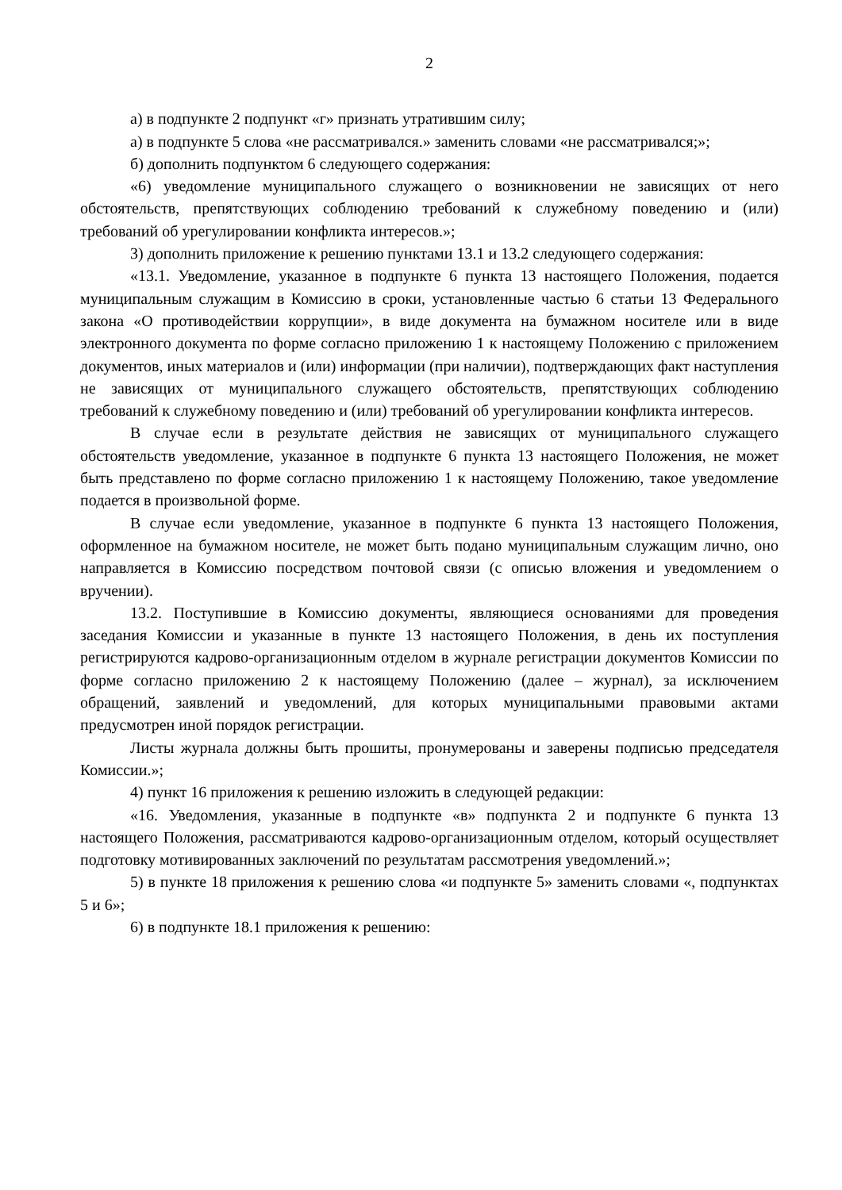2
а) в подпункте 2 подпункт «г» признать утратившим силу;
а) в подпункте 5 слова «не рассматривался.» заменить словами «не рассматривался;»;
б) дополнить подпунктом 6 следующего содержания:
«6) уведомление муниципального служащего о возникновении не зависящих от него обстоятельств, препятствующих соблюдению требований к служебному поведению и (или) требований об урегулировании конфликта интересов.»;
3) дополнить приложение к решению пунктами 13.1 и 13.2 следующего содержания:
«13.1. Уведомление, указанное в подпункте 6 пункта 13 настоящего Положения, подается муниципальным служащим в Комиссию в сроки, установленные частью 6 статьи 13 Федерального закона «О противодействии коррупции», в виде документа на бумажном носителе или в виде электронного документа по форме согласно приложению 1 к настоящему Положению с приложением документов, иных материалов и (или) информации (при наличии), подтверждающих факт наступления не зависящих от муниципального служащего обстоятельств, препятствующих соблюдению требований к служебному поведению и (или) требований об урегулировании конфликта интересов.
В случае если в результате действия не зависящих от муниципального служащего обстоятельств уведомление, указанное в подпункте 6 пункта 13 настоящего Положения, не может быть представлено по форме согласно приложению 1 к настоящему Положению, такое уведомление подается в произвольной форме.
В случае если уведомление, указанное в подпункте 6 пункта 13 настоящего Положения, оформленное на бумажном носителе, не может быть подано муниципальным служащим лично, оно направляется в Комиссию посредством почтовой связи (с описью вложения и уведомлением о вручении).
13.2. Поступившие в Комиссию документы, являющиеся основаниями для проведения заседания Комиссии и указанные в пункте 13 настоящего Положения, в день их поступления регистрируются кадрово-организационным отделом в журнале регистрации документов Комиссии по форме согласно приложению 2 к настоящему Положению (далее – журнал), за исключением обращений, заявлений и уведомлений, для которых муниципальными правовыми актами предусмотрен иной порядок регистрации.
Листы журнала должны быть прошиты, пронумерованы и заверены подписью председателя Комиссии.»;
4) пункт 16 приложения к решению изложить в следующей редакции:
«16. Уведомления, указанные в подпункте «в» подпункта 2 и подпункте 6 пункта 13 настоящего Положения, рассматриваются кадрово-организационным отделом, который осуществляет подготовку мотивированных заключений по результатам рассмотрения уведомлений.»;
5) в пункте 18 приложения к решению слова «и подпункте 5» заменить словами «, подпунктах 5 и 6»;
6) в подпункте 18.1 приложения к решению: